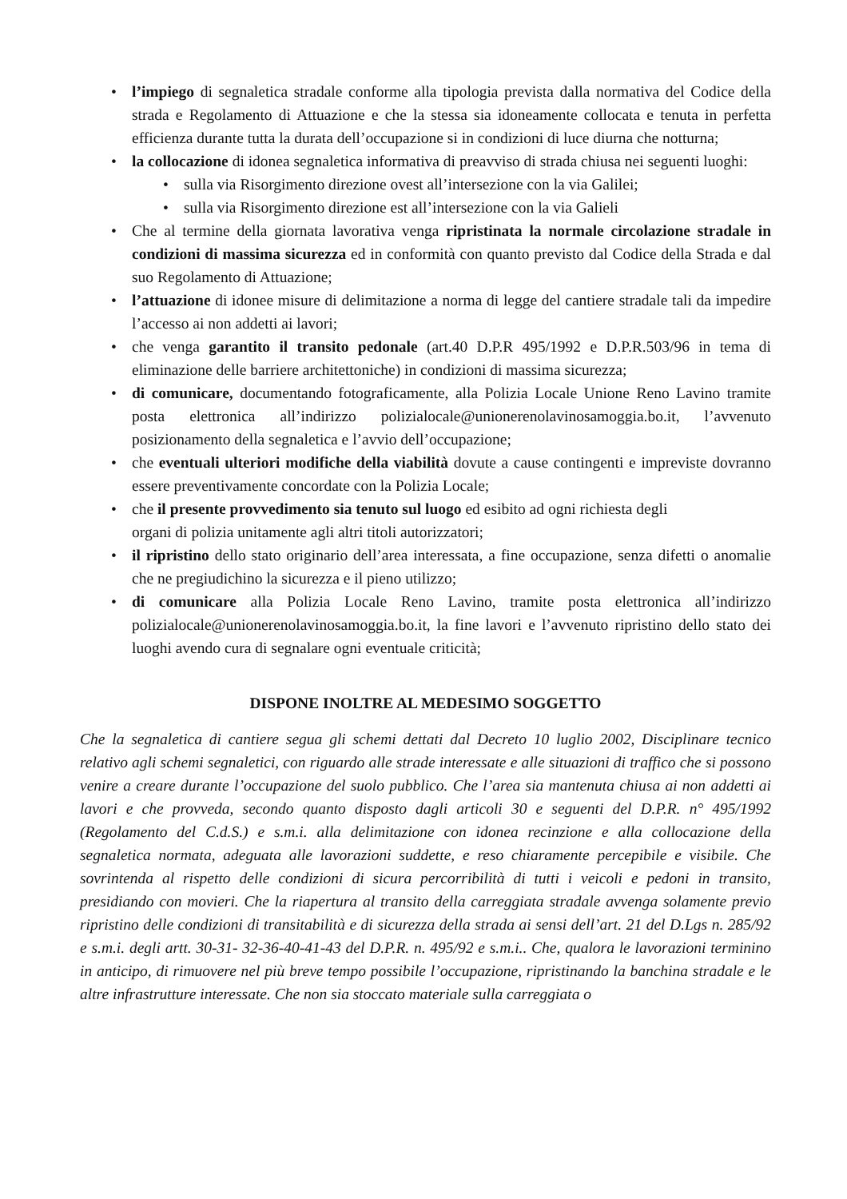• l’impiego di segnaletica stradale conforme alla tipologia prevista dalla normativa del Codice della strada e Regolamento di Attuazione e che la stessa sia idoneamente collocata e tenuta in perfetta efficienza durante tutta la durata dell’occupazione si in condizioni di luce diurna che notturna;
• la collocazione di idonea segnaletica informativa di preavviso di strada chiusa nei seguenti luoghi:
• sulla via Risorgimento direzione ovest all’intersezione con la via Galilei;
• sulla via Risorgimento direzione est all’intersezione con la via Galieli
• Che al termine della giornata lavorativa venga ripristinata la normale circolazione stradale in condizioni di massima sicurezza ed in conformità con quanto previsto dal Codice della Strada e dal suo Regolamento di Attuazione;
• l’attuazione di idonee misure di delimitazione a norma di legge del cantiere stradale tali da impedire l’accesso ai non addetti ai lavori;
• che venga garantito il transito pedonale (art.40 D.P.R 495/1992 e D.P.R.503/96 in tema di eliminazione delle barriere architettoniche) in condizioni di massima sicurezza;
• di comunicare, documentando fotograficamente, alla Polizia Locale Unione Reno Lavino tramite posta elettronica all’indirizzo polizialocale@unionerenolavinosamoggia.bo.it, l’avvenuto posizionamento della segnaletica e l’avvio dell’occupazione;
• che eventuali ulteriori modifiche della viabilità dovute a cause contingenti e impreviste dovranno essere preventivamente concordate con la Polizia Locale;
• che il presente provvedimento sia tenuto sul luogo ed esibito ad ogni richiesta degli
organi di polizia unitamente agli altri titoli autorizzatori;
• il ripristino dello stato originario dell’area interessata, a fine occupazione, senza difetti o anomalie che ne pregiudichino la sicurezza e il pieno utilizzo;
• di comunicare alla Polizia Locale Reno Lavino, tramite posta elettronica all’indirizzo polizialocale@unionerenolavinosamoggia.bo.it, la fine lavori e l’avvenuto ripristino dello stato dei luoghi avendo cura di segnalare ogni eventuale criticità;
DISPONE INOLTRE AL MEDESIMO SOGGETTO
Che la segnaletica di cantiere segua gli schemi dettati dal Decreto 10 luglio 2002, Disciplinare tecnico relativo agli schemi segnaletici, con riguardo alle strade interessate e alle situazioni di traffico che si possono venire a creare durante l’occupazione del suolo pubblico. Che l’area sia mantenuta chiusa ai non addetti ai lavori e che provveda, secondo quanto disposto dagli articoli 30 e seguenti del D.P.R. n° 495/1992 (Regolamento del C.d.S.) e s.m.i. alla delimitazione con idonea recinzione e alla collocazione della segnaletica normata, adeguata alle lavorazioni suddette, e reso chiaramente percepibile e visibile. Che sovrintenda al rispetto delle condizioni di sicura percorribilità di tutti i veicoli e pedoni in transito, presidiando con movieri. Che la riapertura al transito della carreggiata stradale avvenga solamente previo ripristino delle condizioni di transitabilità e di sicurezza della strada ai sensi dell’art. 21 del D.Lgs n. 285/92 e s.m.i. degli artt. 30-31- 32-36-40-41-43 del D.P.R. n. 495/92 e s.m.i.. Che, qualora le lavorazioni terminino in anticipo, di rimuovere nel più breve tempo possibile l’occupazione, ripristinando la banchina stradale e le altre infrastrutture interessate. Che non sia stoccato materiale sulla carreggiata o